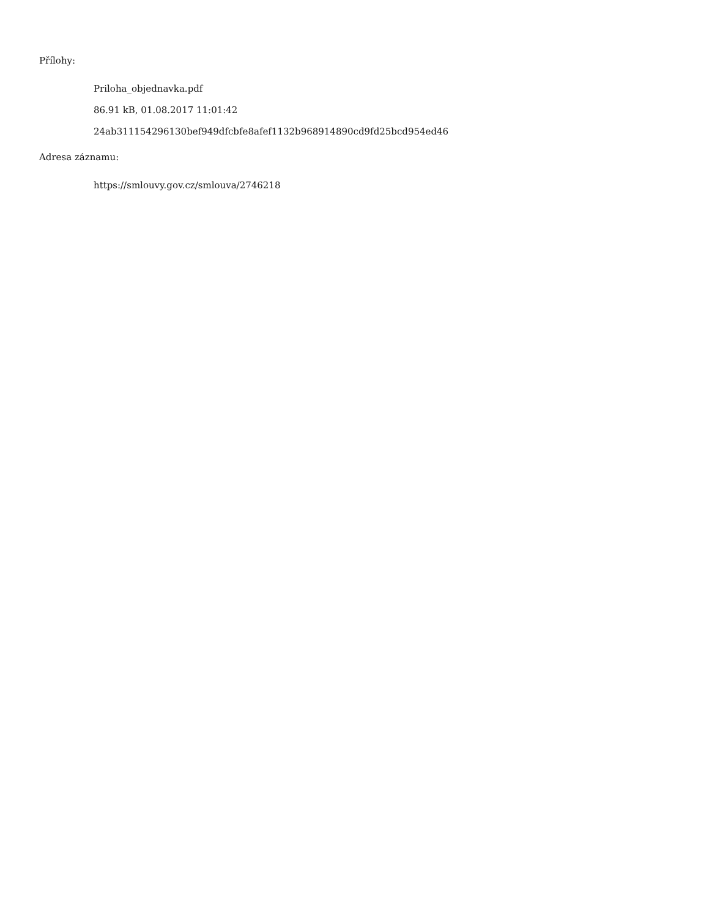Přílohy:
Priloha_objednavka.pdf
86.91 kB, 01.08.2017 11:01:42
24ab311154296130bef949dfcbfe8afef1132b968914890cd9fd25bcd954ed46
Adresa záznamu:
https://smlouvy.gov.cz/smlouva/2746218